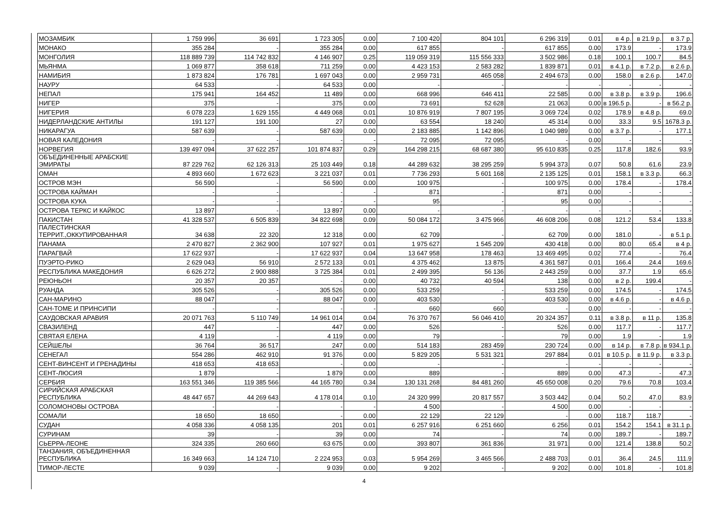| МОЗАМБИК | 1 759 996 | 36 691 | 1 723 305 | 0.00 | 7 100 420 | 804 101 | 6 296 319 | 0.01 | в 4 р. | в 21.9 р. | в 3.7 р. |
| МОНАКО | 355 284 | - | 355 284 | 0.00 | 617 855 | - | 617 855 | 0.00 | 173.9 | - | 173.9 |
| МОНГОЛИЯ | 118 889 739 | 114 742 832 | 4 146 907 | 0.25 | 119 059 319 | 115 556 333 | 3 502 986 | 0.18 | 100.1 | 100.7 | 84.5 |
| МЬЯНМА | 1 069 877 | 358 618 | 711 259 | 0.00 | 4 423 153 | 2 583 282 | 1 839 871 | 0.01 | в 4.1 р. | в 7.2 р. | в 2.6 р. |
| НАМИБИЯ | 1 873 824 | 176 781 | 1 697 043 | 0.00 | 2 959 731 | 465 058 | 2 494 673 | 0.00 | 158.0 | в 2.6 р. | 147.0 |
| НАУРУ | 64 533 | - | 64 533 | 0.00 | - | - | - | - | - | - | - |
| НЕПАЛ | 175 941 | 164 452 | 11 489 | 0.00 | 668 996 | 646 411 | 22 585 | 0.00 | в 3.8 р. | в 3.9 р. | 196.6 |
| НИГЕР | 375 | - | 375 | 0.00 | 73 691 | 52 628 | 21 063 | 0.00 | в 196.5 р. | - | в 56.2 р. |
| НИГЕРИЯ | 6 078 223 | 1 629 155 | 4 449 068 | 0.01 | 10 876 919 | 7 807 195 | 3 069 724 | 0.02 | 178.9 | в 4.8 р. | 69.0 |
| НИДЕРЛАНДСКИЕ АНТИЛЫ | 191 127 | 191 100 | 27 | 0.00 | 63 554 | 18 240 | 45 314 | 0.00 | 33.3 | 9.5 | 1678.3 р. |
| НИКАРАГУА | 587 639 | - | 587 639 | 0.00 | 2 183 885 | 1 142 896 | 1 040 989 | 0.00 | в 3.7 р. | - | 177.1 |
| НОВАЯ КАЛЕДОНИЯ | - | - | - | - | 72 095 | 72 095 | - | 0.00 | - | - | - |
| НОРВЕГИЯ | 139 497 094 | 37 622 257 | 101 874 837 | 0.29 | 164 298 215 | 68 687 380 | 95 610 835 | 0.25 | 117.8 | 182.6 | 93.9 |
| ОБЪЕДИНЕННЫЕ АРАБСКИЕ ЭМИРАТЫ | 87 229 762 | 62 126 313 | 25 103 449 | 0.18 | 44 289 632 | 38 295 259 | 5 994 373 | 0.07 | 50.8 | 61.6 | 23.9 |
| ОМАН | 4 893 660 | 1 672 623 | 3 221 037 | 0.01 | 7 736 293 | 5 601 168 | 2 135 125 | 0.01 | 158.1 | в 3.3 р. | 66.3 |
| ОСТРОВ МЭН | 56 590 | - | 56 590 | 0.00 | 100 975 | - | 100 975 | 0.00 | 178.4 | - | 178.4 |
| ОСТРОВА КАЙМАН | - | - | - | - | 871 | - | 871 | 0.00 | - | - | - |
| ОСТРОВА КУКА | - | - | - | - | 95 | - | 95 | 0.00 | - | - | - |
| ОСТРОВА ТЕРКС И КАЙКОС | 13 897 | - | 13 897 | 0.00 | - | - | - | - | - | - | - |
| ПАКИСТАН | 41 328 537 | 6 505 839 | 34 822 698 | 0.09 | 50 084 172 | 3 475 966 | 46 608 206 | 0.08 | 121.2 | 53.4 | 133.8 |
| ПАЛЕСТИНСКАЯ ТЕРРИТ.,ОККУПИРОВАННАЯ | 34 638 | 22 320 | 12 318 | 0.00 | 62 709 | - | 62 709 | 0.00 | 181.0 | - | в 5.1 р. |
| ПАНАМА | 2 470 827 | 2 362 900 | 107 927 | 0.01 | 1 975 627 | 1 545 209 | 430 418 | 0.00 | 80.0 | 65.4 | в 4 р. |
| ПАРАГВАЙ | 17 622 937 | - | 17 622 937 | 0.04 | 13 647 958 | 178 463 | 13 469 495 | 0.02 | 77.4 | - | 76.4 |
| ПУЭРТО-РИКО | 2 629 043 | 56 910 | 2 572 133 | 0.01 | 4 375 462 | 13 875 | 4 361 587 | 0.01 | 166.4 | 24.4 | 169.6 |
| РЕСПУБЛИКА МАКЕДОНИЯ | 6 626 272 | 2 900 888 | 3 725 384 | 0.01 | 2 499 395 | 56 136 | 2 443 259 | 0.00 | 37.7 | 1.9 | 65.6 |
| РЕЮНЬОН | 20 357 | 20 357 | - | 0.00 | 40 732 | 40 594 | 138 | 0.00 | в 2 р. | 199.4 | - |
| РУАНДА | 305 526 | - | 305 526 | 0.00 | 533 259 | - | 533 259 | 0.00 | 174.5 | - | 174.5 |
| САН-МАРИНО | 88 047 | - | 88 047 | 0.00 | 403 530 | - | 403 530 | 0.00 | в 4.6 р. | - | в 4.6 р. |
| САН-ТОМЕ И ПРИНСИПИ | - | - | - | - | 660 | 660 | - | 0.00 | - | - | - |
| САУДОВСКАЯ АРАВИЯ | 20 071 763 | 5 110 749 | 14 961 014 | 0.04 | 76 370 767 | 56 046 410 | 20 324 357 | 0.11 | в 3.8 р. | в 11 р. | 135.8 |
| СВАЗИЛЕНД | 447 | - | 447 | 0.00 | 526 | - | 526 | 0.00 | 117.7 | - | 117.7 |
| СВЯТАЯ ЕЛЕНА | 4 119 | - | 4 119 | 0.00 | 79 | - | 79 | 0.00 | 1.9 | - | 1.9 |
| СЕЙШЕЛЫ | 36 764 | 36 517 | 247 | 0.00 | 514 183 | 283 459 | 230 724 | 0.00 | в 14 р. | в 7.8 р. | в 934.1 р. |
| СЕНЕГАЛ | 554 286 | 462 910 | 91 376 | 0.00 | 5 829 205 | 5 531 321 | 297 884 | 0.01 | в 10.5 р. | в 11.9 р. | в 3.3 р. |
| СЕНТ-ВИНСЕНТ И ГРЕНАДИНЫ | 418 653 | 418 653 | - | 0.00 | - | - | - | - | - | - | - |
| СЕНТ-ЛЮСИЯ | 1 879 | - | 1 879 | 0.00 | 889 | - | 889 | 0.00 | 47.3 | - | 47.3 |
| СЕРБИЯ | 163 551 346 | 119 385 566 | 44 165 780 | 0.34 | 130 131 268 | 84 481 260 | 45 650 008 | 0.20 | 79.6 | 70.8 | 103.4 |
| СИРИЙСКАЯ АРАБСКАЯ РЕСПУБЛИКА | 48 447 657 | 44 269 643 | 4 178 014 | 0.10 | 24 320 999 | 20 817 557 | 3 503 442 | 0.04 | 50.2 | 47.0 | 83.9 |
| СОЛОМОНОВЫ ОСТРОВА | - | - | - | - | 4 500 | - | 4 500 | 0.00 | - | - | - |
| СОМАЛИ | 18 650 | 18 650 | - | 0.00 | 22 129 | 22 129 | - | 0.00 | 118.7 | 118.7 | - |
| СУДАН | 4 058 336 | 4 058 135 | 201 | 0.01 | 6 257 916 | 6 251 660 | 6 256 | 0.01 | 154.2 | 154.1 | в 31.1 р. |
| СУРИНАМ | 39 | - | 39 | 0.00 | 74 | - | 74 | 0.00 | 189.7 | - | 189.7 |
| СЬЕРРА-ЛЕОНЕ | 324 335 | 260 660 | 63 675 | 0.00 | 393 807 | 361 836 | 31 971 | 0.00 | 121.4 | 138.8 | 50.2 |
| ТАНЗАНИЯ, ОБЪЕДИНЕННАЯ РЕСПУБЛИКА | 16 349 663 | 14 124 710 | 2 224 953 | 0.03 | 5 954 269 | 3 465 566 | 2 488 703 | 0.01 | 36.4 | 24.5 | 111.9 |
| ТИМОР-ЛЕСТЕ | 9 039 | - | 9 039 | 0.00 | 9 202 | - | 9 202 | 0.00 | 101.8 | - | 101.8 |
4